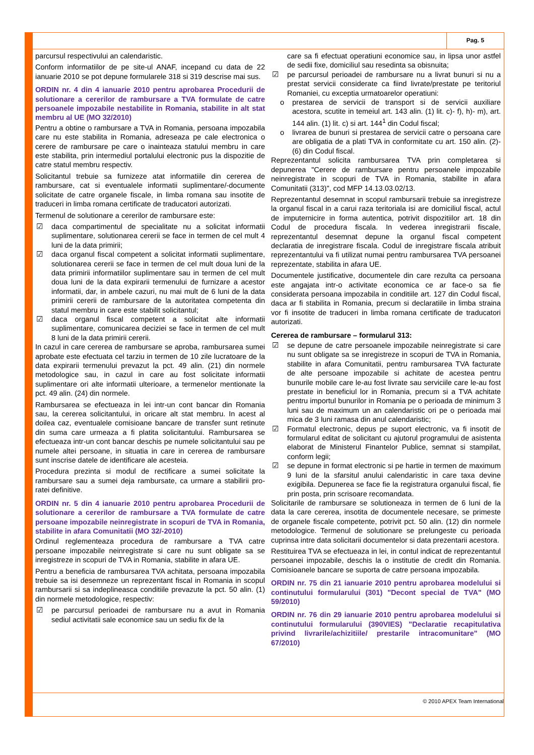Pag. 5
parcursul respectivului an calendaristic.
Conform informatiilor de pe site-ul ANAF, incepand cu data de 22 ianuarie 2010 se pot depune formularele 318 si 319 descrise mai sus.
ORDIN nr. 4 din 4 ianuarie 2010 pentru aprobarea Procedurii de solutionare a cererilor de rambursare a TVA formulate de catre persoanele impozabile nestabilite in Romania, stabilite in alt stat membru al UE (MO 32/2010)
Pentru a obtine o rambursare a TVA in Romania, persoana impozabila care nu este stabilita in Romania, adreseaza pe cale electronica o cerere de rambursare pe care o inainteaza statului membru in care este stabilita, prin intermediul portalului electronic pus la dispozitie de catre statul membru respectiv.
Solicitantul trebuie sa furnizeze atat informatiile din cererea de rambursare, cat si eventualele informatii suplimentare/-documente solicitate de catre organele fiscale, in limba romana sau insotite de traduceri in limba romana certificate de traducatori autorizati.
Termenul de solutionare a cererilor de rambursare este:
☑ daca compartimentul de specialitate nu a solicitat informatii suplimentare, solutionarea cererii se face in termen de cel mult 4 luni de la data primirii;
☑ daca organul fiscal competent a solicitat informatii suplimentare, solutionarea cererii se face in termen de cel mult doua luni de la data primirii informatiilor suplimentare sau in termen de cel mult doua luni de la data expirarii termenului de furnizare a acestor informatii, dar, in ambele cazuri, nu mai mult de 6 luni de la data primirii cererii de rambursare de la autoritatea competenta din statul membru in care este stabilit solicitantul;
☑ daca organul fiscal competent a solicitat alte informatii suplimentare, comunicarea deciziei se face in termen de cel mult 8 luni de la data primirii cererii.
In cazul in care cererea de rambursare se aproba, rambursarea sumei aprobate este efectuata cel tarziu in termen de 10 zile lucratoare de la data expirarii termenului prevazut la pct. 49 alin. (21) din normele metodologice sau, in cazul in care au fost solicitate informatii suplimentare ori alte informatii ulterioare, a termenelor mentionate la pct. 49 alin. (24) din normele.
Rambursarea se efectueaza in lei intr-un cont bancar din Romania sau, la cererea solicitantului, in oricare alt stat membru. In acest al doilea caz, eventualele comisioane bancare de transfer sunt retinute din suma care urmeaza a fi platita solicitantului. Rambursarea se efectueaza intr-un cont bancar deschis pe numele solicitantului sau pe numele altei persoane, in situatia in care in cererea de rambursare sunt inscrise datele de identificare ale acesteia.
Procedura prezinta si modul de rectificare a sumei solicitate la rambursare sau a sumei deja rambursate, ca urmare a stabilirii pro-ratei definitive.
ORDIN nr. 5 din 4 ianuarie 2010 pentru aprobarea Procedurii de solutionare a cererilor de rambursare a TVA formulate de catre persoane impozabile neinregistrate in scopuri de TVA in Romania, stabilite in afara Comunitatii (MO 32/-2010)
Ordinul reglementeaza procedura de rambursare a TVA catre persoane impozabile neinregistrate si care nu sunt obligate sa se inregistreze in scopuri de TVA in Romania, stabilite in afara UE.
Pentru a beneficia de rambursarea TVA achitata, persoana impozabila trebuie sa isi desemneze un reprezentant fiscal in Romania in scopul rambursarii si sa indeplineasca conditiile prevazute la pct. 50 alin. (1) din normele metodologice, respectiv:
☑ pe parcursul perioadei de rambursare nu a avut in Romania sediul activitatii sale economice sau un sediu fix de la
care sa fi efectuat operatiuni economice sau, in lipsa unor astfel de sedii fixe, domiciliul sau resedinta sa obisnuita;
☑ pe parcursul perioadei de rambursare nu a livrat bunuri si nu a prestat servicii considerate ca fiind livrate/prestate pe teritoriul Romaniei, cu exceptia urmatoarelor operatiuni:
o prestarea de servicii de transport si de servicii auxiliare acestora, scutite in temeiul art. 143 alin. (1) lit. c)- f), h)- m), art. 144 alin. (1) lit. c) si art. 144<sup>1</sup> din Codul fiscal;
o livrarea de bunuri si prestarea de servicii catre o persoana care are obligatia de a plati TVA in conformitate cu art. 150 alin. (2)-(6) din Codul fiscal.
Reprezentantul solicita rambursarea TVA prin completarea si depunerea "Cerere de rambursare pentru persoanele impozabile neinregistrate in scopuri de TVA in Romania, stabilite in afara Comunitatii (313)", cod MFP 14.13.03.02/13.
Reprezentantul desemnat in scopul rambursarii trebuie sa inregistreze la organul fiscal in a carui raza teritoriala isi are domiciliul fiscal, actul de imputernicire in forma autentica, potrivit dispozitiilor art. 18 din Codul de procedura fiscala. In vederea inregistrarii fiscale, reprezentantul desemnat depune la organul fiscal competent declaratia de inregistrare fiscala. Codul de inregistrare fiscala atribuit reprezentantului va fi utilizat numai pentru rambursarea TVA persoanei reprezentate, stabilita in afara UE.
Documentele justificative, documentele din care rezulta ca persoana este angajata intr-o activitate economica ce ar face-o sa fie considerata persoana impozabila in conditiile art. 127 din Codul fiscal, daca ar fi stabilita in Romania, precum si declaratiile in limba straina vor fi insotite de traduceri in limba romana certificate de traducatori autorizati.
Cererea de rambursare – formularul 313:
☑ se depune de catre persoanele impozabile neinregistrate si care nu sunt obligate sa se inregistreze in scopuri de TVA in Romania, stabilite in afara Comunitatii, pentru rambursarea TVA facturate de alte persoane impozabile si achitate de acestea pentru bunurile mobile care le-au fost livrate sau serviciile care le-au fost prestate in beneficiul lor in Romania, precum si a TVA achitate pentru importul bunurilor in Romania pe o perioada de minimum 3 luni sau de maximum un an calendaristic ori pe o perioada mai mica de 3 luni ramasa din anul calendaristic;
☑ Formatul electronic, depus pe suport electronic, va fi insotit de formularul editat de solicitant cu ajutorul programului de asistenta elaborat de Ministerul Finantelor Publice, semnat si stampilat, conform legii;
☑ se depune in format electronic si pe hartie in termen de maximum 9 luni de la sfarsitul anului calendaristic in care taxa devine exigibila. Depunerea se face fie la registratura organului fiscal, fie prin posta, prin scrisoare recomandata.
Solicitarile de rambursare se solutioneaza in termen de 6 luni de la data la care cererea, insotita de documentele necesare, se primeste de organele fiscale competente, potrivit pct. 50 alin. (12) din normele metodologice. Termenul de solutionare se prelungeste cu perioada cuprinsa intre data solicitarii documentelor si data prezentarii acestora.
Restituirea TVA se efectueaza in lei, in contul indicat de reprezentantul persoanei impozabile, deschis la o institutie de credit din Romania. Comisioanele bancare se suporta de catre persoana impozabila.
ORDIN nr. 75 din 21 ianuarie 2010 pentru aprobarea modelului si continutului formularului (301) "Decont special de TVA" (MO 59/2010)
ORDIN nr. 76 din 29 ianuarie 2010 pentru aprobarea modelului si continutului formularului (390VIES) "Declaratie recapitulativa privind livrarile/achizitiile/ prestarile intracomunitare" (MO 67/2010)
© 2010 APEX Team International